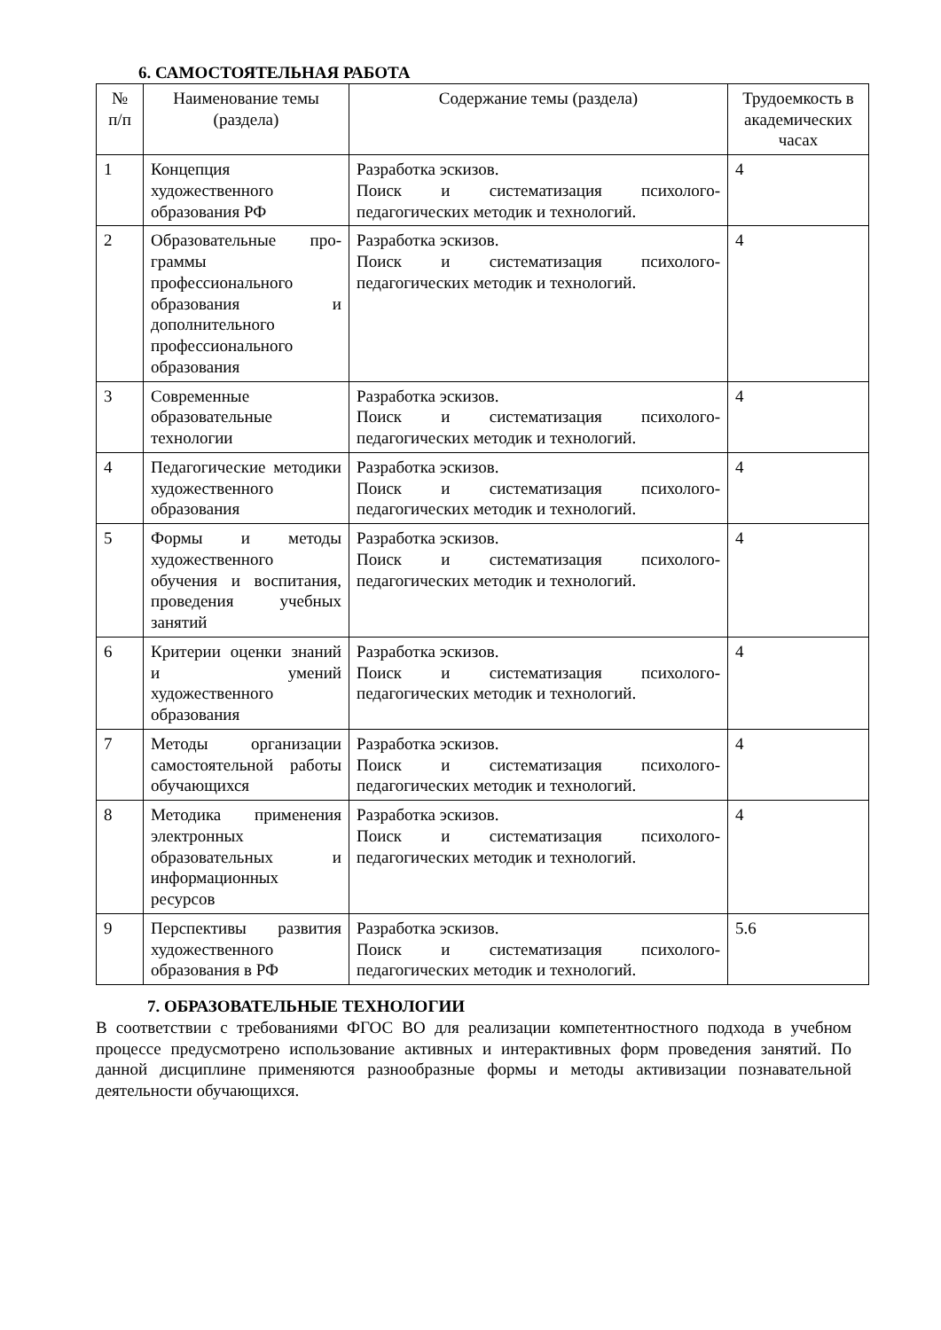6. САМОСТОЯТЕЛЬНАЯ РАБОТА
| № п/п | Наименование темы (раздела) | Содержание темы (раздела) | Трудоемкость в академических часах |
| --- | --- | --- | --- |
| 1 | Концепция художественного образования РФ | Разработка эскизов. Поиск и систематизация психолого-педагогических методик и технологий. | 4 |
| 2 | Образовательные про- граммы профессионального образования и дополнительного профессионального образования | Разработка эскизов. Поиск и систематизация психолого-педагогических методик и технологий. | 4 |
| 3 | Современные образовательные технологии | Разработка эскизов. Поиск и систематизация психолого-педагогических методик и технологий. | 4 |
| 4 | Педагогические методики художественного образования | Разработка эскизов. Поиск и систематизация психолого-педагогических методик и технологий. | 4 |
| 5 | Формы и методы художественного обучения и воспитания, проведения учебных занятий | Разработка эскизов. Поиск и систематизация психолого-педагогических методик и технологий. | 4 |
| 6 | Критерии оценки знаний и умений художественного образования | Разработка эскизов. Поиск и систематизация психолого-педагогических методик и технологий. | 4 |
| 7 | Методы организации самостоятельной работы обучающихся | Разработка эскизов. Поиск и систематизация психолого-педагогических методик и технологий. | 4 |
| 8 | Методика применения электронных образовательных и информационных ресурсов | Разработка эскизов. Поиск и систематизация психолого-педагогических методик и технологий. | 4 |
| 9 | Перспективы развития художественного образования в РФ | Разработка эскизов. Поиск и систематизация психолого-педагогических методик и технологий. | 5.6 |
7. ОБРАЗОВАТЕЛЬНЫЕ ТЕХНОЛОГИИ
В соответствии с требованиями ФГОС ВО для реализации компетентностного подхода в учебном процессе предусмотрено использование активных и интерактивных форм проведения занятий. По данной дисциплине применяются разнообразные формы и методы активизации познавательной деятельности обучающихся.